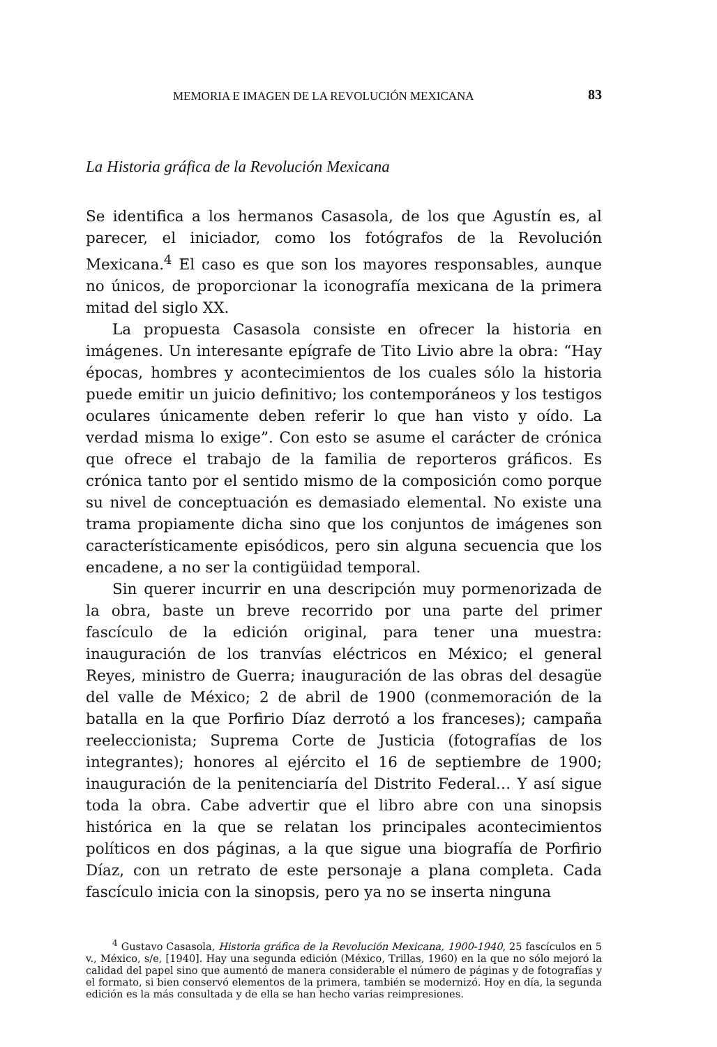MEMORIA E IMAGEN DE LA REVOLUCIÓN MEXICANA 83
La Historia gráfica de la Revolución Mexicana
Se identifica a los hermanos Casasola, de los que Agustín es, al parecer, el iniciador, como los fotógrafos de la Revolución Mexicana.<sup>4</sup> El caso es que son los mayores responsables, aunque no únicos, de proporcionar la iconografía mexicana de la primera mitad del siglo XX.
La propuesta Casasola consiste en ofrecer la historia en imágenes. Un interesante epígrafe de Tito Livio abre la obra: “Hay épocas, hombres y acontecimientos de los cuales sólo la historia puede emitir un juicio definitivo; los contemporáneos y los testigos oculares únicamente deben referir lo que han visto y oído. La verdad misma lo exige”. Con esto se asume el carácter de crónica que ofrece el trabajo de la familia de reporteros gráficos. Es crónica tanto por el sentido mismo de la composición como porque su nivel de conceptuación es demasiado elemental. No existe una trama propiamente dicha sino que los conjuntos de imágenes son característicamente episódicos, pero sin alguna secuencia que los encadene, a no ser la contigüidad temporal.
Sin querer incurrir en una descripción muy pormenorizada de la obra, baste un breve recorrido por una parte del primer fascículo de la edición original, para tener una muestra: inauguración de los tranvías eléctricos en México; el general Reyes, ministro de Guerra; inauguración de las obras del desagüe del valle de México; 2 de abril de 1900 (conmemoración de la batalla en la que Porfirio Díaz derrotó a los franceses); campaña reeleccionista; Suprema Corte de Justicia (fotografías de los integrantes); honores al ejército el 16 de septiembre de 1900; inauguración de la penitenciaría del Distrito Federal… Y así sigue toda la obra. Cabe advertir que el libro abre con una sinopsis histórica en la que se relatan los principales acontecimientos políticos en dos páginas, a la que sigue una biografía de Porfirio Díaz, con un retrato de este personaje a plana completa. Cada fascículo inicia con la sinopsis, pero ya no se inserta ninguna
<sup>4</sup> Gustavo Casasola, Historia gráfica de la Revolución Mexicana, 1900-1940, 25 fascículos en 5 v., México, s/e, [1940]. Hay una segunda edición (México, Trillas, 1960) en la que no sólo mejoró la calidad del papel sino que aumentó de manera considerable el número de páginas y de fotografías y el formato, si bien conservó elementos de la primera, también se modernizó. Hoy en día, la segunda edición es la más consultada y de ella se han hecho varias reimpresiones.